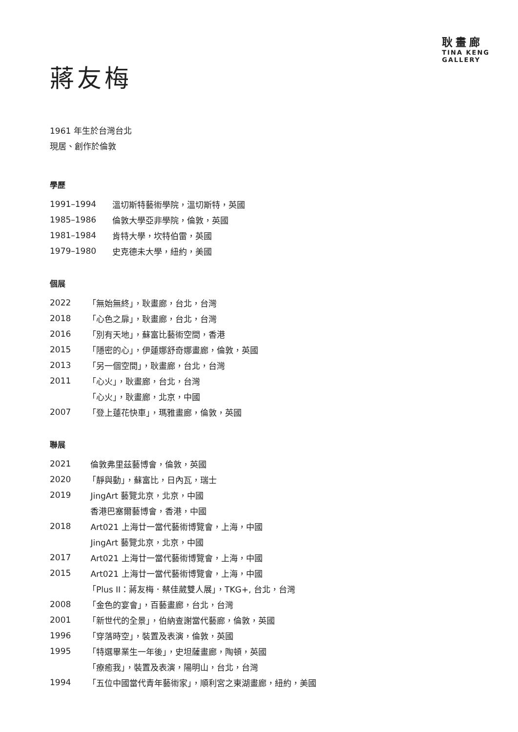耿畫廊
TINA KENG
GALLERY
蔣友梅
1961 年生於台灣台北
現居、創作於倫敦
學歷
| 1991–1994 | 溫切斯特藝術學院，溫切斯特，英國 |
| 1985–1986 | 倫敦大學亞非學院，倫敦，英國 |
| 1981–1984 | 肯特大學，坎特伯雷，英國 |
| 1979–1980 | 史克德未大學，紐約，美國 |
個展
| 2022 | 「無始無終」，耿畫廊，台北，台灣 |
| 2018 | 「心色之扉」，耿畫廊，台北，台灣 |
| 2016 | 「別有天地」，蘇富比藝術空間，香港 |
| 2015 | 「隱密的心」，伊蓮娜舒奇娜畫廊，倫敦，英國 |
| 2013 | 「另一個空間」，耿畫廊，台北，台灣 |
| 2011 | 「心火」，耿畫廊，台北，台灣 |
| | 「心火」，耿畫廊，北京，中國 |
| 2007 | 「登上蓮花快車」，瑪雅畫廊，倫敦，英國 |
聯展
| 2021 | 倫敦弗里茲藝博會，倫敦，英國 |
| 2020 | 「靜與動」，蘇富比，日內瓦，瑞士 |
| 2019 | JingArt 藝覽北京，北京，中國 |
| | 香港巴塞爾藝博會，香港，中國 |
| 2018 | Art021 上海廿一當代藝術博覽會，上海，中國 |
| | JingArt 藝覽北京，北京，中國 |
| 2017 | Art021 上海廿一當代藝術博覽會，上海，中國 |
| 2015 | Art021 上海廿一當代藝術博覽會，上海，中國 |
| | 「Plus II：蔣友梅．蔡佳葳雙人展」，TKG+, 台北，台灣 |
| 2008 | 「金色的宴會」，百藝畫廊，台北，台灣 |
| 2001 | 「新世代的全景」，伯納查謝當代藝廊，倫敦，英國 |
| 1996 | 「穿落時空」，裝置及表演，倫敦，英國 |
| 1995 | 「特選畢業生一年後」，史坦薩畫廊，陶頓，英國 |
| | 「療癒我」，裝置及表演，陽明山，台北，台灣 |
| 1994 | 「五位中國當代青年藝術家」，順利宮之東湖畫廊，紐約，美國 |